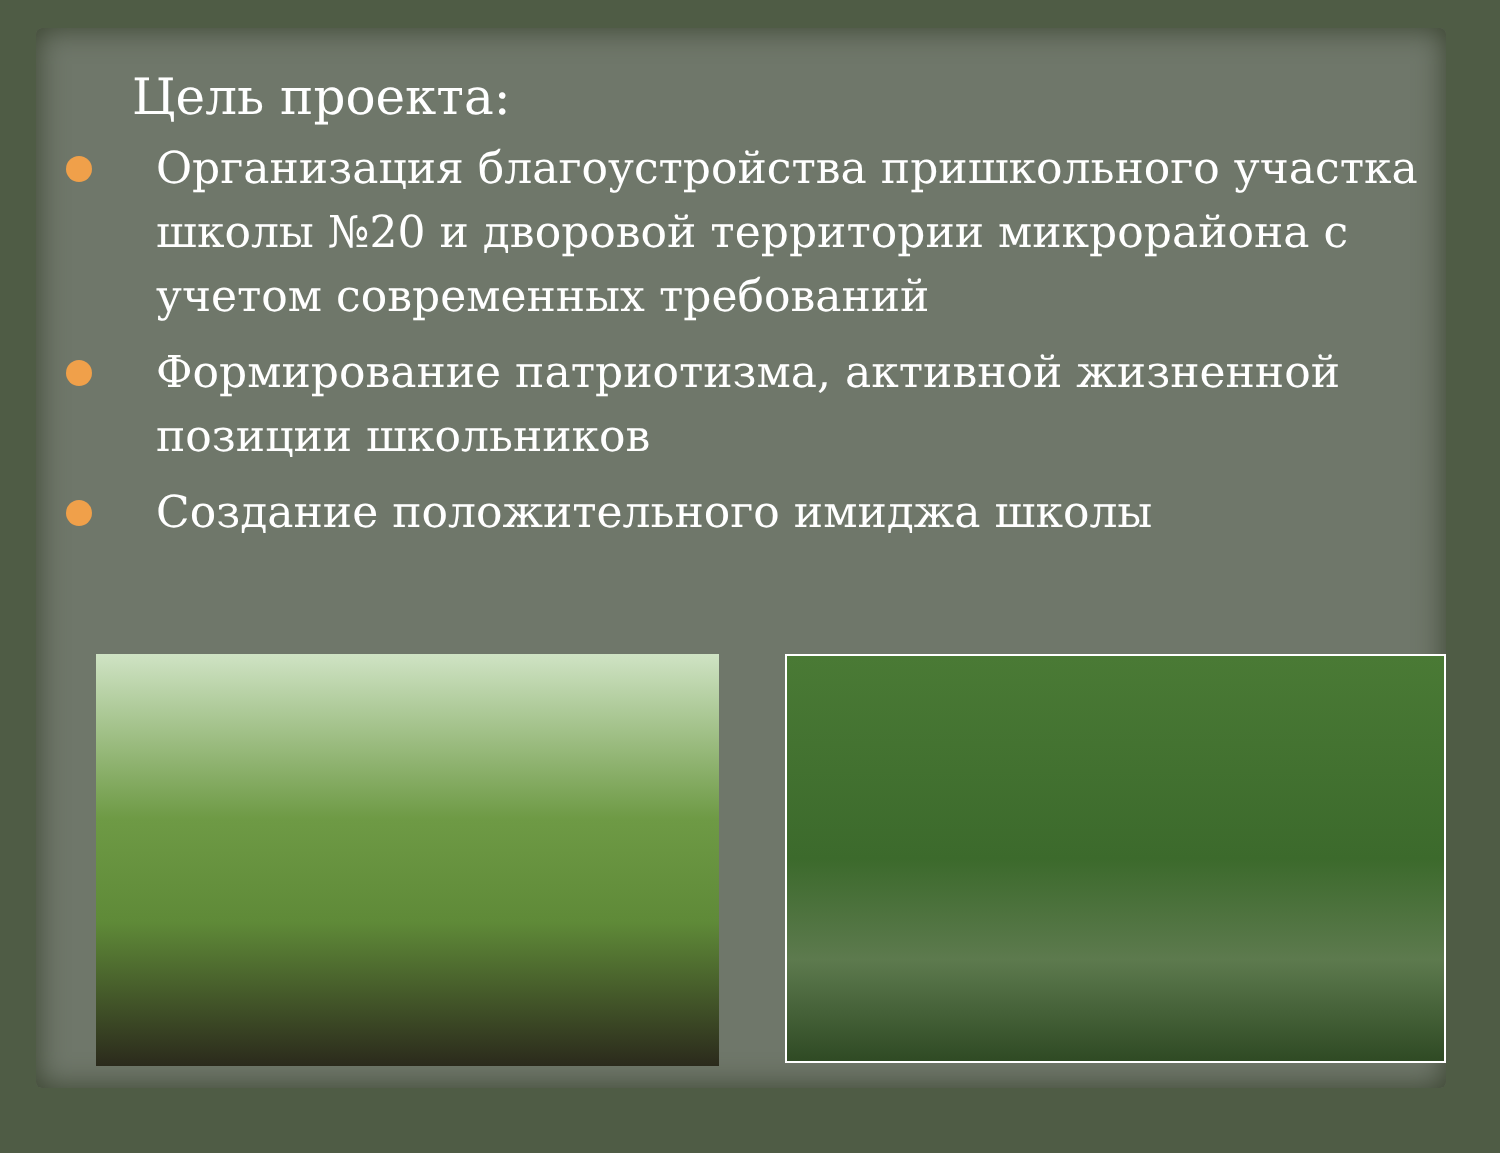Цель проекта:
Организация благоустройства пришкольного участка школы №20 и дворовой территории микрорайона с учетом современных требований
Формирование патриотизма, активной жизненной позиции школьников
Создание положительного имиджа школы